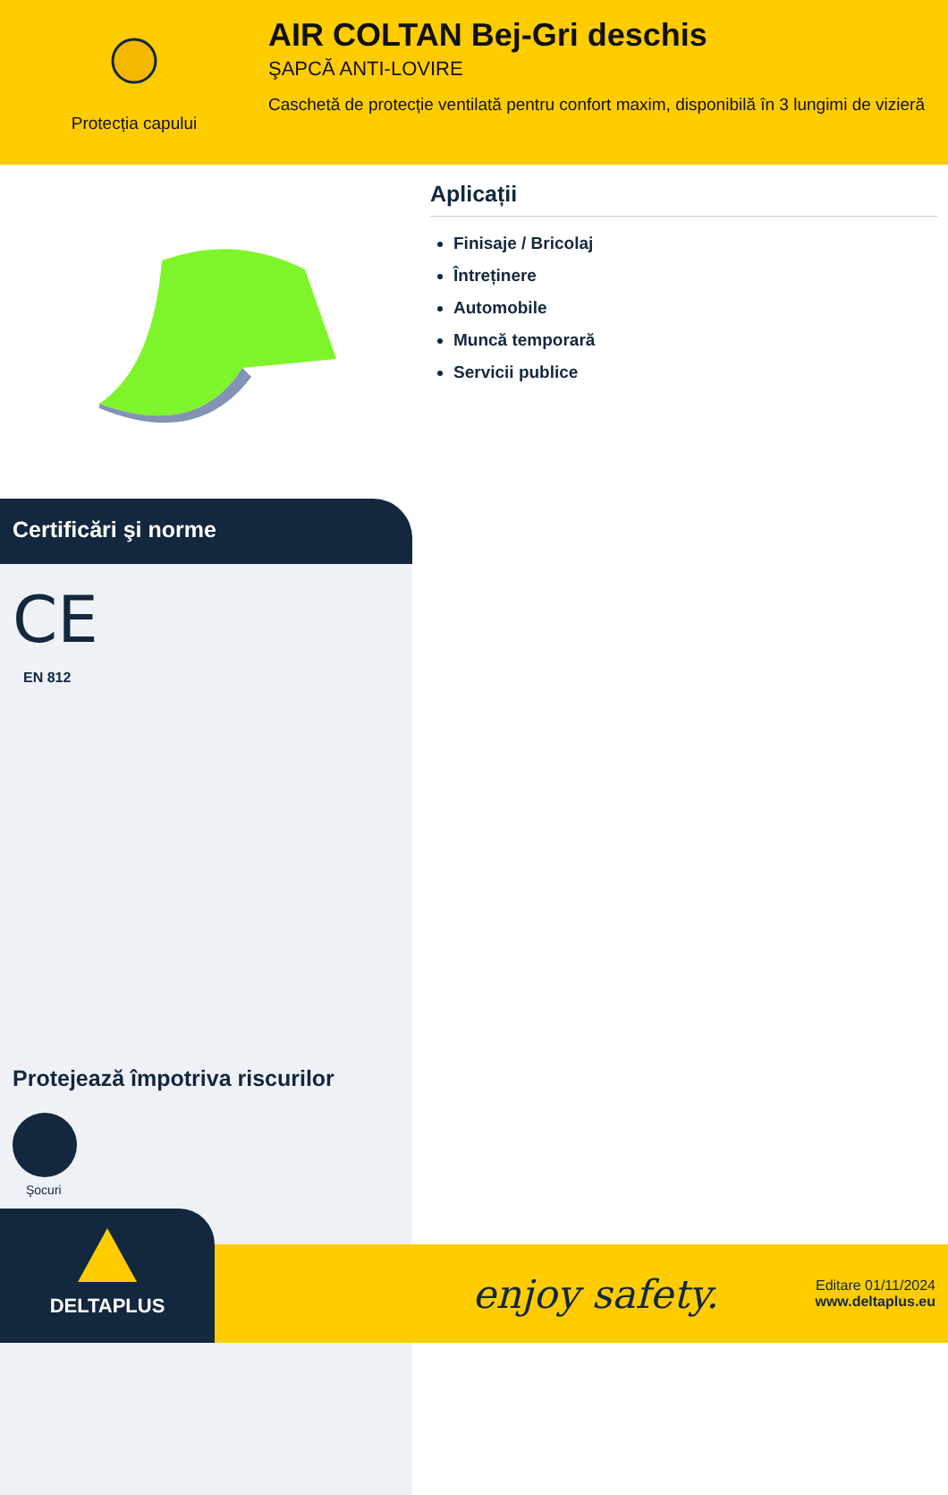Protecția capului
AIR COLTAN Bej-Gri deschis
ŞAPCĂ ANTI-LOVIRE
Caschetă de protecție ventilată pentru confort maxim, disponibilă în 3 lungimi de vizieră
Certificări şi norme
CE
EN 812
Protejează împotriva riscurilor
Şocuri
Aplicații
Finisaje / Bricolaj
Întreținere
Automobile
Muncă temporară
Servicii publice
DELTAPLUS
enjoy safety.
Editare 01/11/2024
www.deltaplus.eu